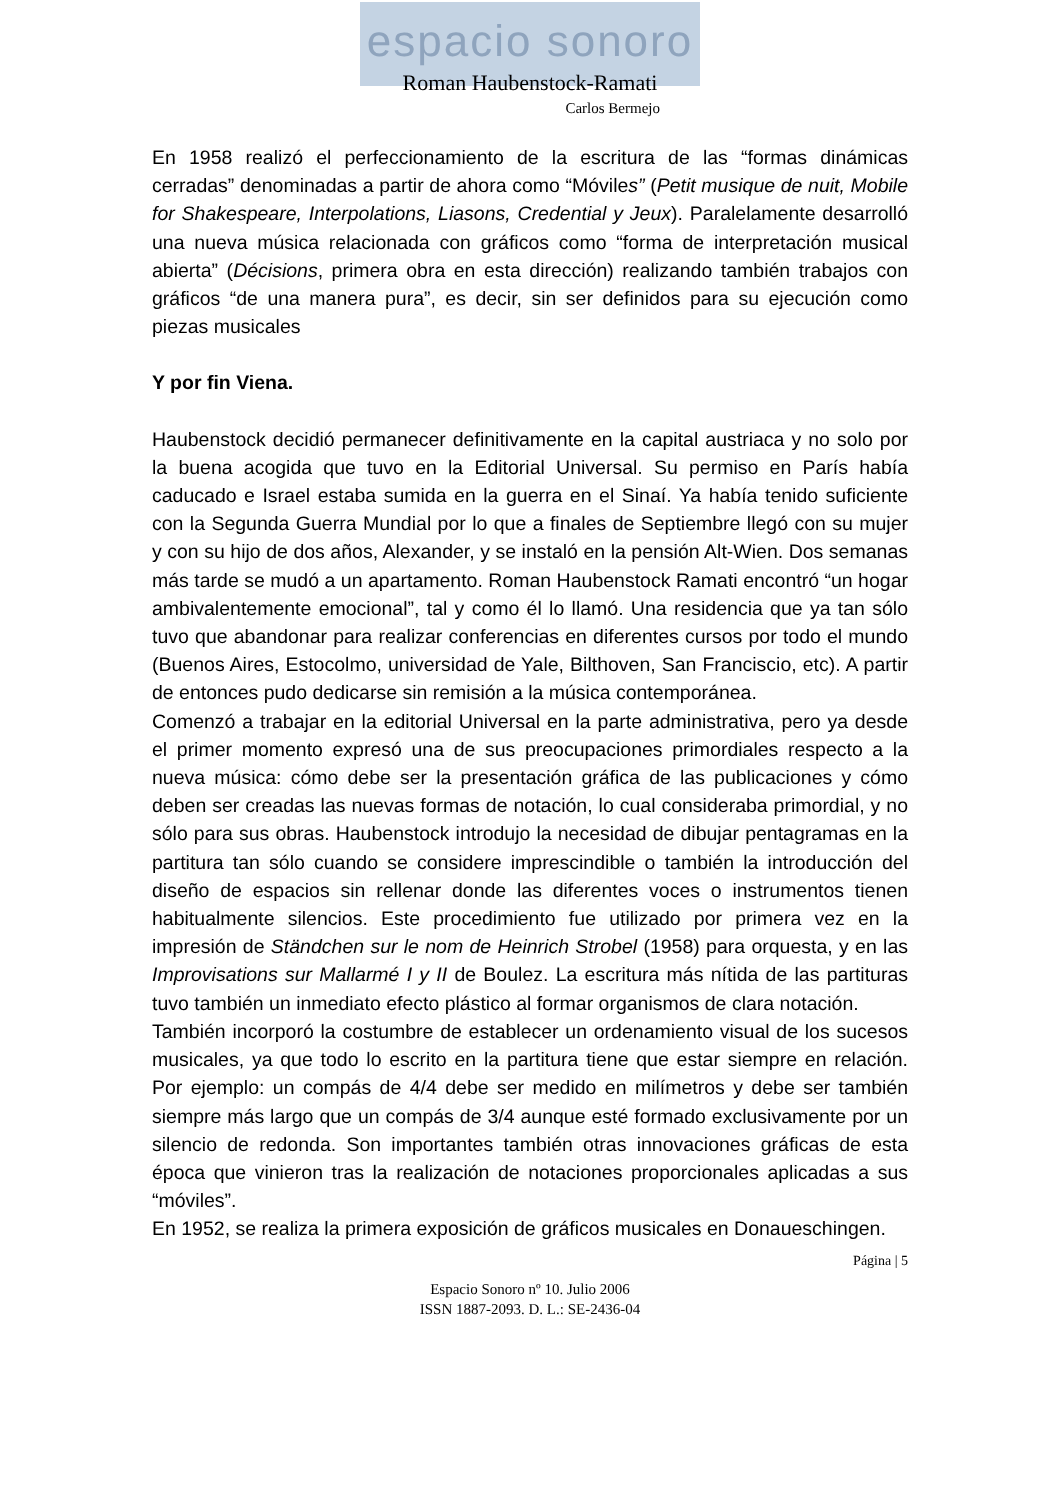espacio sonoro
Roman Haubenstock-Ramati
Carlos Bermejo
En 1958 realizó el perfeccionamiento de la escritura de las “formas dinámicas cerradas” denominadas a partir de ahora como “Móviles” (Petit musique de nuit, Mobile for Shakespeare, Interpolations, Liasons, Credential y Jeux). Paralelamente desarrolló una nueva música relacionada con gráficos como “forma de interpretación musical abierta” (Décisions, primera obra en esta dirección) realizando también trabajos con gráficos “de una manera pura”, es decir, sin ser definidos para su ejecución como piezas musicales
Y por fin Viena.
Haubenstock decidió permanecer definitivamente en la capital austriaca y no solo por la buena acogida que tuvo en la Editorial Universal. Su permiso en París había caducado e Israel estaba sumida en la guerra en el Sinaí. Ya había tenido suficiente con la Segunda Guerra Mundial por lo que a finales de Septiembre llegó con su mujer y con su hijo de dos años, Alexander, y se instaló en la pensión Alt-Wien. Dos semanas más tarde se mudó a un apartamento. Roman Haubenstock Ramati encontró “un hogar ambivalentemente emocional”, tal y como él lo llamó. Una residencia que ya tan sólo tuvo que abandonar para realizar conferencias en diferentes cursos por todo el mundo (Buenos Aires, Estocolmo, universidad de Yale, Bilthoven, San Franciscio, etc). A partir de entonces pudo dedicarse sin remisión a la música contemporánea.
Comenzó a trabajar en la editorial Universal en la parte administrativa, pero ya desde el primer momento expresó una de sus preocupaciones primordiales respecto a la nueva música: cómo debe ser la presentación gráfica de las publicaciones y cómo deben ser creadas las nuevas formas de notación, lo cual consideraba primordial, y no sólo para sus obras. Haubenstock introdujo la necesidad de dibujar pentagramas en la partitura tan sólo cuando se considere imprescindible o también la introducción del diseño de espacios sin rellenar donde las diferentes voces o instrumentos tienen habitualmente silencios. Este procedimiento fue utilizado por primera vez en la impresión de Ständchen sur le nom de Heinrich Strobel (1958) para orquesta, y en las Improvisations sur Mallarmé I y II de Boulez. La escritura más nítida de las partituras tuvo también un inmediato efecto plástico al formar organismos de clara notación.
También incorporó la costumbre de establecer un ordenamiento visual de los sucesos musicales, ya que todo lo escrito en la partitura tiene que estar siempre en relación. Por ejemplo: un compás de 4/4 debe ser medido en milímetros y debe ser también siempre más largo que un compás de 3/4 aunque esté formado exclusivamente por un silencio de redonda. Son importantes también otras innovaciones gráficas de esta época que vinieron tras la realización de notaciones proporcionales aplicadas a sus “móviles”.
En 1952, se realiza la primera exposición de gráficos musicales en Donaueschingen.
Página | 5
Espacio Sonoro nº 10. Julio 2006
ISSN 1887-2093. D. L.: SE-2436-04